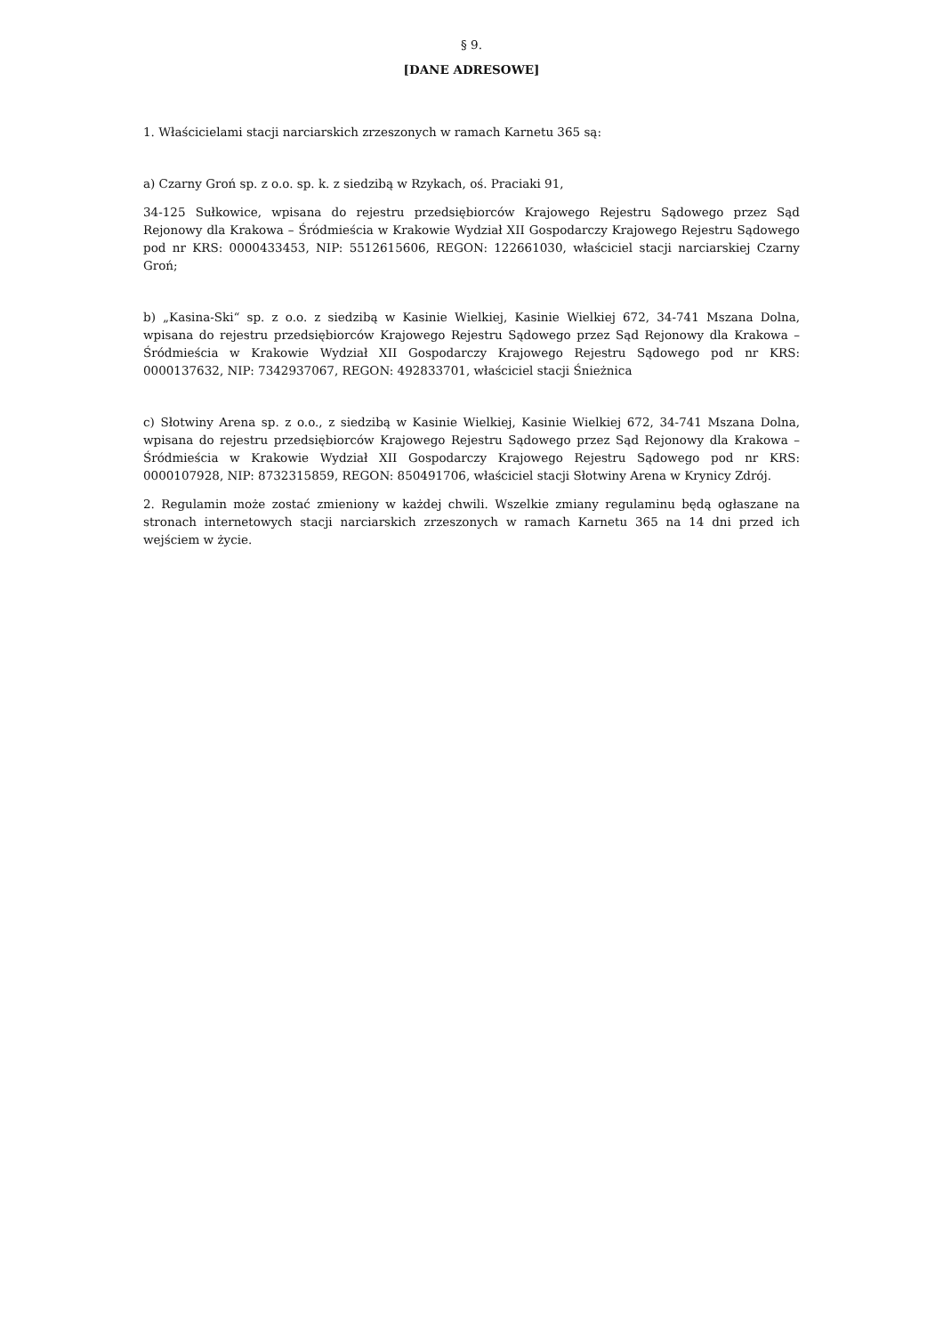§ 9.
[DANE ADRESOWE]
1. Właścicielami stacji narciarskich zrzeszonych w ramach Karnetu 365 są:
a) Czarny Groń sp. z o.o. sp. k. z siedzibą w Rzykach, oś. Praciaki 91,
34-125 Sułkowice, wpisana do rejestru przedsiębiorców Krajowego Rejestru Sądowego przez Sąd Rejonowy dla Krakowa – Śródmieścia w Krakowie Wydział XII Gospodarczy Krajowego Rejestru Sądowego pod nr KRS: 0000433453, NIP: 5512615606, REGON: 122661030, właściciel stacji narciarskiej Czarny Groń;
b) „Kasina-Ski“ sp. z o.o. z siedzibą w Kasinie Wielkiej, Kasinie Wielkiej 672, 34-741 Mszana Dolna, wpisana do rejestru przedsiębiorców Krajowego Rejestru Sądowego przez Sąd Rejonowy dla Krakowa – Śródmieścia w Krakowie Wydział XII Gospodarczy Krajowego Rejestru Sądowego pod nr KRS: 0000137632, NIP: 7342937067, REGON: 492833701, właściciel stacji Śnieżnica
c) Słotwiny Arena sp. z o.o., z siedzibą w Kasinie Wielkiej, Kasinie Wielkiej 672, 34-741 Mszana Dolna, wpisana do rejestru przedsiębiorców Krajowego Rejestru Sądowego przez Sąd Rejonowy dla Krakowa – Śródmieścia w Krakowie Wydział XII Gospodarczy Krajowego Rejestru Sądowego pod nr KRS: 0000107928, NIP: 8732315859, REGON: 850491706, właściciel stacji Słotwiny Arena w Krynicy Zdrój.
2. Regulamin może zostać zmieniony w każdej chwili. Wszelkie zmiany regulaminu będą ogłaszane na stronach internetowych stacji narciarskich zrzeszonych w ramach Karnetu 365 na 14 dni przed ich wejściem w życie.